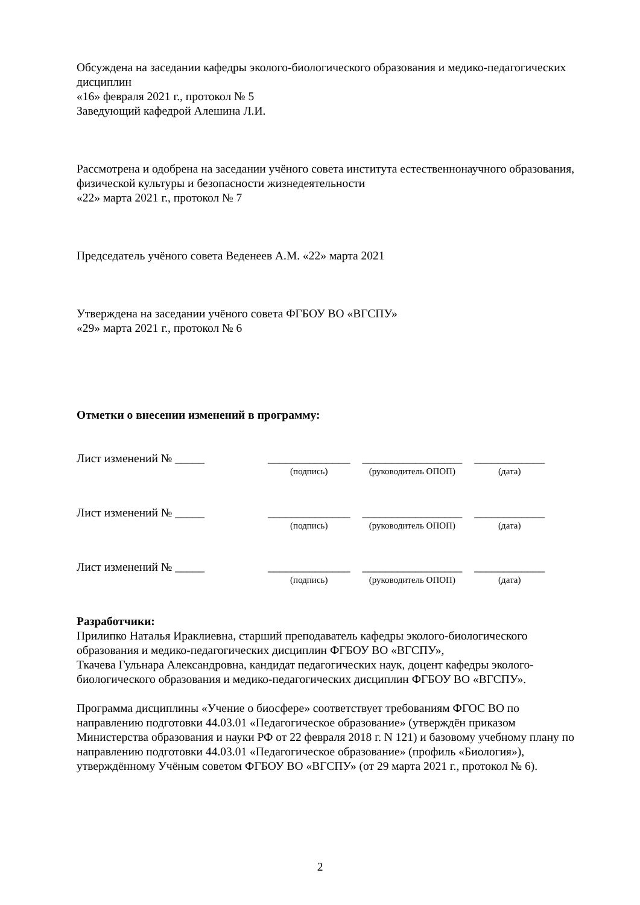Обсуждена на заседании кафедры эколого-биологического образования и медико-педагогических дисциплин
«16» февраля 2021 г., протокол № 5
Заведующий кафедрой Алешина Л.И.
Рассмотрена и одобрена на заседании учёного совета института естественнонаучного образования, физической культуры и безопасности жизнедеятельности
«22» марта 2021 г., протокол № 7
Председатель учёного совета Веденеев А.М. «22» марта 2021
Утверждена на заседании учёного совета ФГБОУ ВО «ВГСПУ»
«29» марта 2021 г., протокол № 6
Отметки о внесении изменений в программу:
Лист изменений № _____ ______________
(подпись)
_________________
(руководитель ОПОП)
____________
(дата)
Лист изменений № _____ ______________
(подпись)
_________________
(руководитель ОПОП)
____________
(дата)
Лист изменений № _____ ______________
(подпись)
_________________
(руководитель ОПОП)
____________
(дата)
Разработчики:
Прилипко Наталья Ираклиевна, старший преподаватель кафедры эколого-биологического образования и медико-педагогических дисциплин ФГБОУ ВО «ВГСПУ»,
Ткачева Гульнара Александровна, кандидат педагогических наук, доцент кафедры эколого-биологического образования и медико-педагогических дисциплин ФГБОУ ВО «ВГСПУ».
Программа дисциплины «Учение о биосфере» соответствует требованиям ФГОС ВО по направлению подготовки 44.03.01 «Педагогическое образование» (утверждён приказом Министерства образования и науки РФ от 22 февраля 2018 г. N 121) и базовому учебному плану по направлению подготовки 44.03.01 «Педагогическое образование» (профиль «Биология»), утверждённому Учёным советом ФГБОУ ВО «ВГСПУ» (от 29 марта 2021 г., протокол № 6).
2